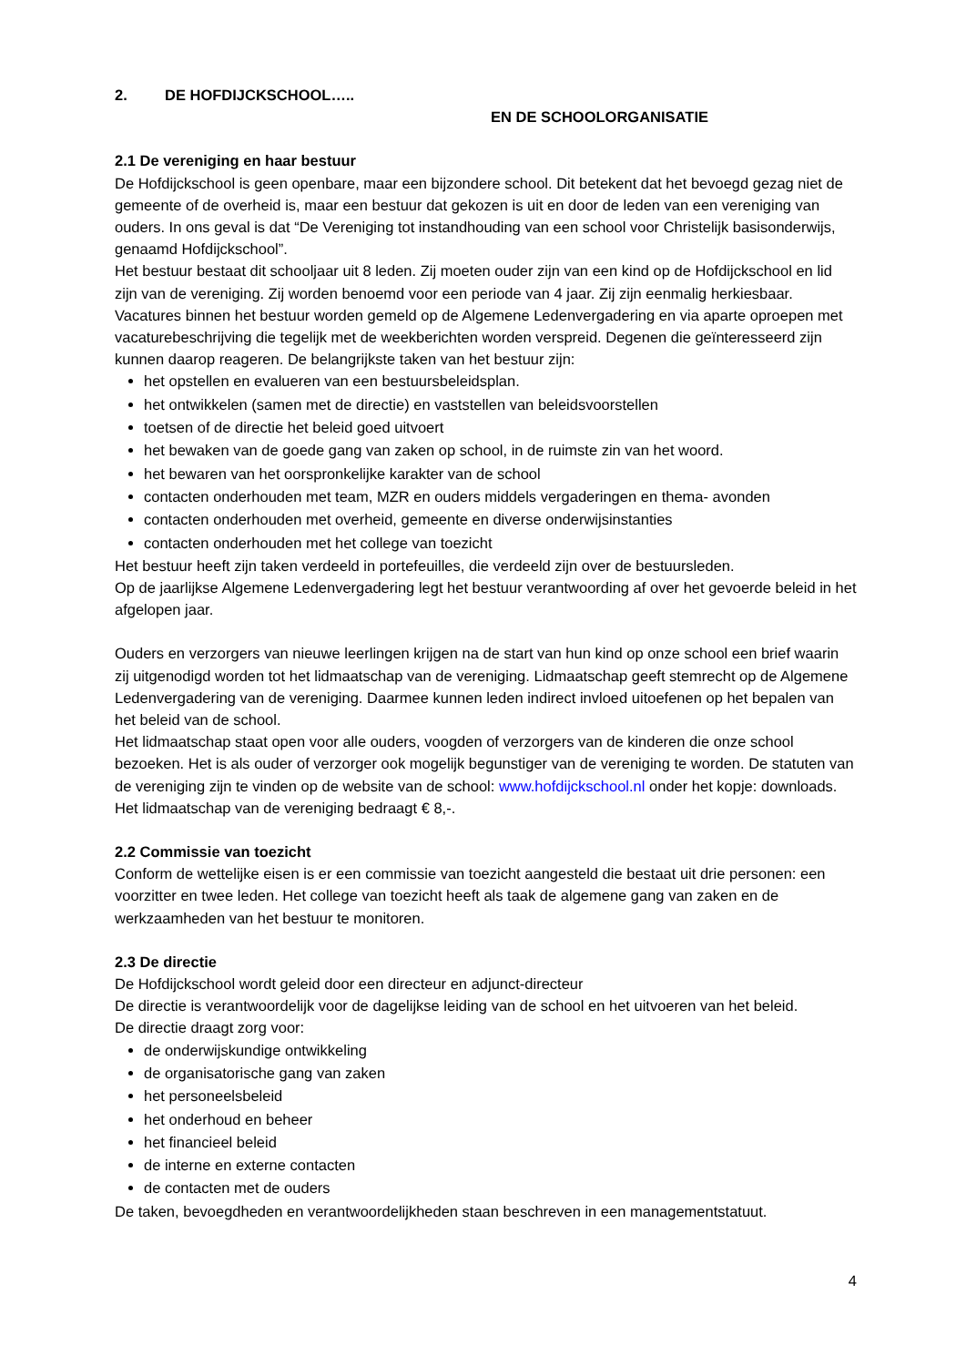2. DE HOFDIJCKSCHOOL…..
EN DE SCHOOLORGANISATIE
2.1 De vereniging en haar bestuur
De Hofdijckschool is geen openbare, maar een bijzondere school. Dit betekent dat het bevoegd gezag niet de gemeente of de overheid is, maar een bestuur dat gekozen is uit en door de leden van een vereniging van ouders. In ons geval is dat “De Vereniging tot instandhouding van een school voor Christelijk basisonderwijs, genaamd Hofdijckschool”.
Het bestuur bestaat dit schooljaar uit 8 leden. Zij moeten ouder zijn van een kind op de Hofdijckschool en lid zijn van de vereniging. Zij worden benoemd voor een periode van 4 jaar. Zij zijn eenmalig herkiesbaar. Vacatures binnen het bestuur worden gemeld op de Algemene Ledenvergadering en via aparte oproepen met vacaturebeschrijving die tegelijk met de weekberichten worden verspreid. Degenen die geïnteresseerd zijn kunnen daarop reageren. De belangrijkste taken van het bestuur zijn:
het opstellen en evalueren van een bestuursbeleidsplan.
het ontwikkelen (samen met de directie) en vaststellen van beleidsvoorstellen
toetsen of de directie het beleid goed uitvoert
het bewaken van de goede gang van zaken op school, in de ruimste zin van het woord.
het bewaren van het oorspronkelijke karakter van de school
contacten onderhouden met team, MZR en ouders middels vergaderingen en thema- avonden
contacten onderhouden met overheid, gemeente en diverse onderwijsinstanties
contacten onderhouden met het college van toezicht
Het bestuur heeft zijn taken verdeeld in portefeuilles, die verdeeld zijn over de bestuursleden.
Op de jaarlijkse Algemene Ledenvergadering legt het bestuur verantwoording af over het gevoerde beleid in het afgelopen jaar.
Ouders en verzorgers van nieuwe leerlingen krijgen na de start van hun kind op onze school een brief waarin zij uitgenodigd worden tot het lidmaatschap van de vereniging. Lidmaatschap geeft stemrecht op de Algemene Ledenvergadering van de vereniging. Daarmee kunnen leden indirect invloed uitoefenen op het bepalen van het beleid van de school.
Het lidmaatschap staat open voor alle ouders, voogden of verzorgers van de kinderen die onze school bezoeken. Het is als ouder of verzorger ook mogelijk begunstiger van de vereniging te worden. De statuten van de vereniging zijn te vinden op de website van de school: www.hofdijckschool.nl onder het kopje: downloads. Het lidmaatschap van de vereniging bedraagt € 8,-.
2.2 Commissie van toezicht
Conform de wettelijke eisen is er een commissie van toezicht aangesteld die bestaat uit drie personen: een voorzitter en twee leden. Het college van toezicht heeft als taak de algemene gang van zaken en de werkzaamheden van het bestuur te monitoren.
2.3 De directie
De Hofdijckschool wordt geleid door een directeur en adjunct-directeur
De directie is verantwoordelijk voor de dagelijkse leiding van de school en het uitvoeren van het beleid.
De directie draagt zorg voor:
de onderwijskundige ontwikkeling
de organisatorische gang van zaken
het personeelsbeleid
het onderhoud en beheer
het financieel beleid
de interne en externe contacten
de contacten met de ouders
De taken, bevoegdheden en verantwoordelijkheden staan beschreven in een managementstatuut.
4